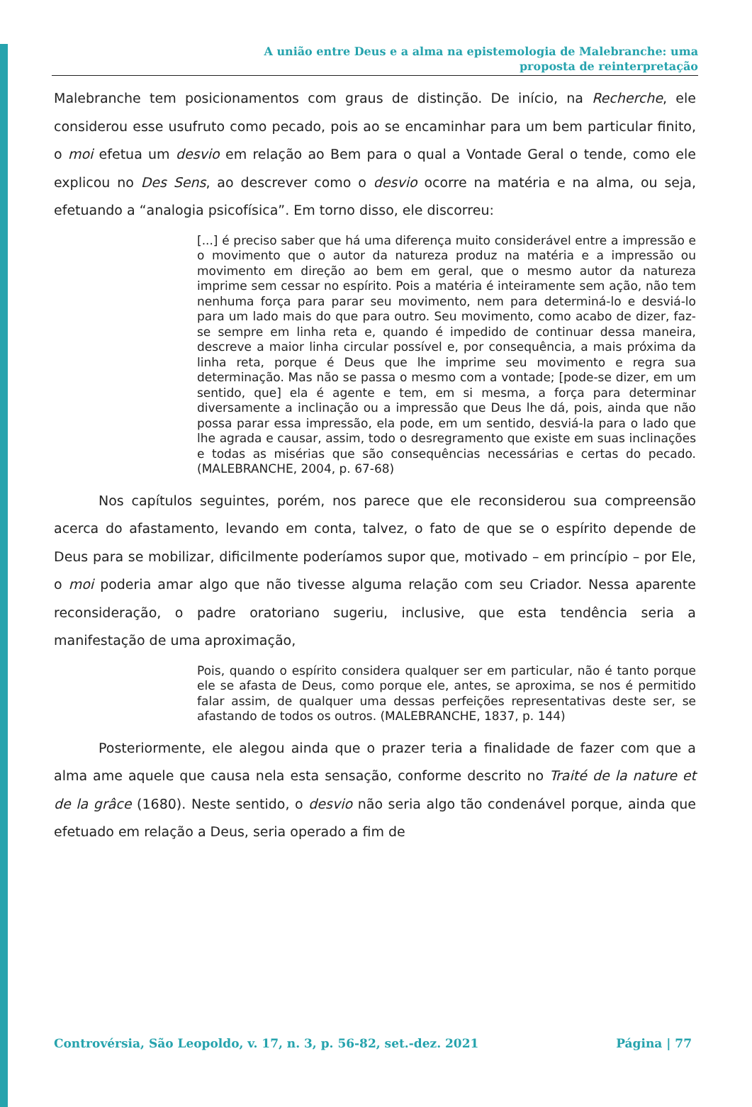A união entre Deus e a alma na epistemologia de Malebranche: uma
proposta de reinterpretação
Malebranche tem posicionamentos com graus de distinção. De início, na Recherche, ele considerou esse usufruto como pecado, pois ao se encaminhar para um bem particular finito, o moi efetua um desvio em relação ao Bem para o qual a Vontade Geral o tende, como ele explicou no Des Sens, ao descrever como o desvio ocorre na matéria e na alma, ou seja, efetuando a “analogia psicofísica”. Em torno disso, ele discorreu:
[...] é preciso saber que há uma diferença muito considerável entre a impressão e o movimento que o autor da natureza produz na matéria e a impressão ou movimento em direção ao bem em geral, que o mesmo autor da natureza imprime sem cessar no espírito. Pois a matéria é inteiramente sem ação, não tem nenhuma força para parar seu movimento, nem para determiná-lo e desviá-lo para um lado mais do que para outro. Seu movimento, como acabo de dizer, faz-se sempre em linha reta e, quando é impedido de continuar dessa maneira, descreve a maior linha circular possível e, por consequência, a mais próxima da linha reta, porque é Deus que lhe imprime seu movimento e regra sua determinação. Mas não se passa o mesmo com a vontade; [pode-se dizer, em um sentido, que] ela é agente e tem, em si mesma, a força para determinar diversamente a inclinação ou a impressão que Deus lhe dá, pois, ainda que não possa parar essa impressão, ela pode, em um sentido, desviá-la para o lado que lhe agrada e causar, assim, todo o desregramento que existe em suas inclinações e todas as misérias que são consequências necessárias e certas do pecado. (MALEBRANCHE, 2004, p. 67-68)
Nos capítulos seguintes, porém, nos parece que ele reconsiderou sua compreensão acerca do afastamento, levando em conta, talvez, o fato de que se o espírito depende de Deus para se mobilizar, dificilmente poderíamos supor que, motivado – em princípio – por Ele, o moi poderia amar algo que não tivesse alguma relação com seu Criador. Nessa aparente reconsideração, o padre oratoriano sugeriu, inclusive, que esta tendência seria a manifestação de uma aproximação,
Pois, quando o espírito considera qualquer ser em particular, não é tanto porque ele se afasta de Deus, como porque ele, antes, se aproxima, se nos é permitido falar assim, de qualquer uma dessas perfeições representativas deste ser, se afastando de todos os outros. (MALEBRANCHE, 1837, p. 144)
Posteriormente, ele alegou ainda que o prazer teria a finalidade de fazer com que a alma ame aquele que causa nela esta sensação, conforme descrito no Traité de la nature et de la grâce (1680). Neste sentido, o desvio não seria algo tão condenável porque, ainda que efetuado em relação a Deus, seria operado a fim de
Controvérsia, São Leopoldo, v. 17, n. 3, p. 56-82, set.-dez. 2021 Página | 77